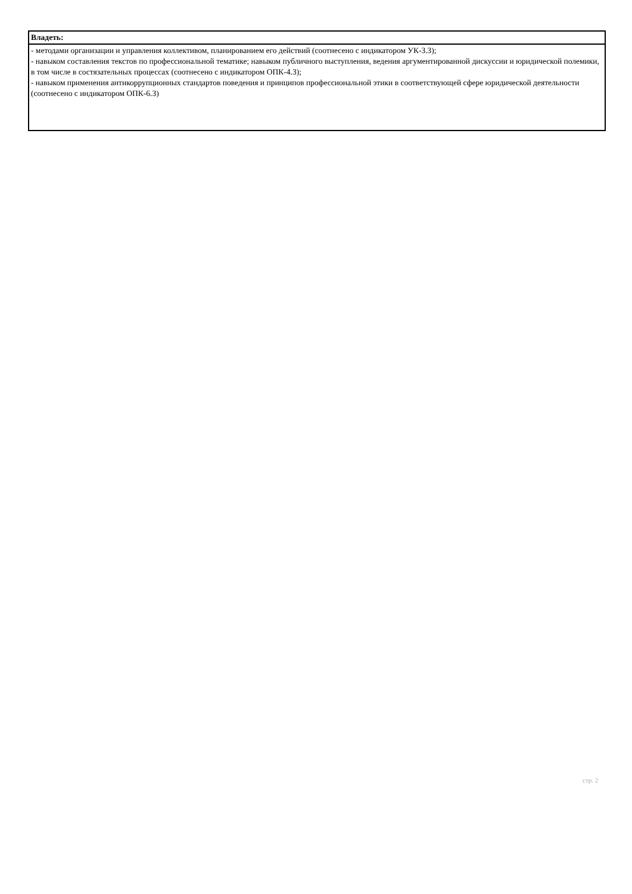| Владеть: |
| - методами организации и управления коллективом, планированием его действий (соотнесено с индикатором УК-3.3); - навыком составления текстов по профессиональной тематике; навыком публичного выступления, ведения аргументированной дискуссии и юридической полемики, в том числе в состязательных процессах (соотнесено с индикатором ОПК-4.3); - навыком применения антикоррупционных стандартов поведения и принципов профессиональной этики в соответствующей сфере юридической деятельности (соотнесено с индикатором ОПК-6.3) |
стр. 2